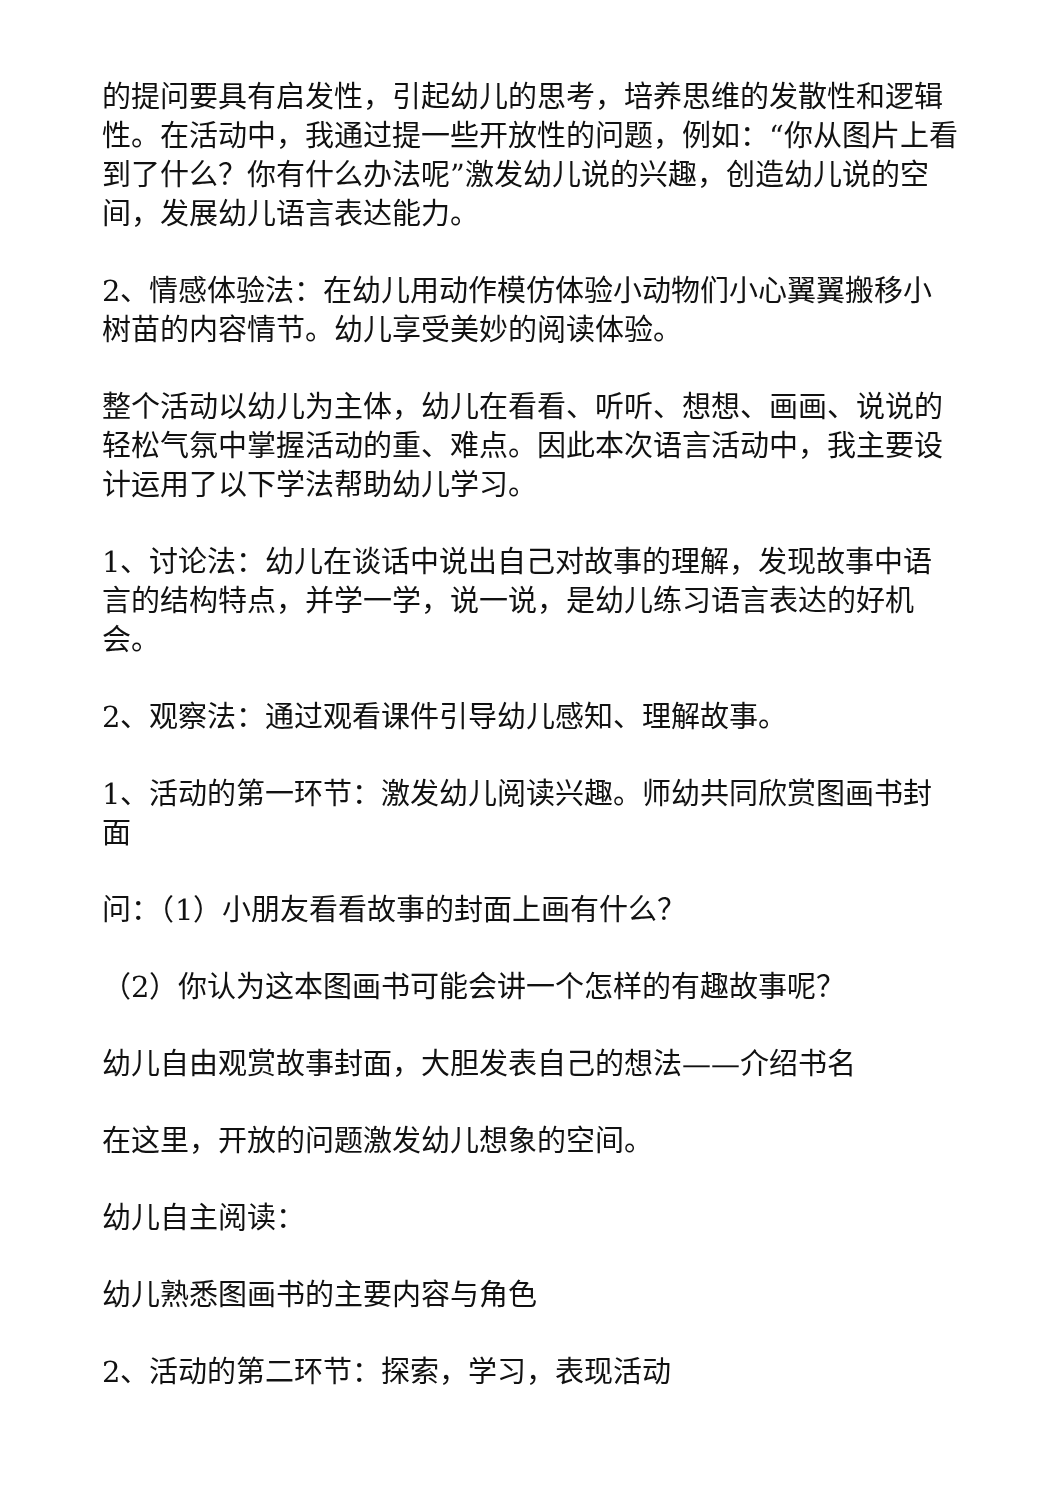的提问要具有启发性，引起幼儿的思考，培养思维的发散性和逻辑性。在活动中，我通过提一些开放性的问题，例如：“你从图片上看到了什么？你有什么办法呢”激发幼儿说的兴趣，创造幼儿说的空间，发展幼儿语言表达能力。
2、情感体验法：在幼儿用动作模仿体验小动物们小心翼翼搬移小树苗的内容情节。幼儿享受美妙的阅读体验。
整个活动以幼儿为主体，幼儿在看看、听听、想想、画画、说说的轻松气氛中掌握活动的重、难点。因此本次语言活动中，我主要设计运用了以下学法帮助幼儿学习。
1、讨论法：幼儿在谈话中说出自己对故事的理解，发现故事中语言的结构特点，并学一学，说一说，是幼儿练习语言表达的好机会。
2、观察法：通过观看课件引导幼儿感知、理解故事。
1、活动的第一环节：激发幼儿阅读兴趣。师幼共同欣赏图画书封面
问：（1）小朋友看看故事的封面上画有什么？
（2）你认为这本图画书可能会讲一个怎样的有趣故事呢？
幼儿自由观赏故事封面，大胆发表自己的想法——介绍书名
在这里，开放的问题激发幼儿想象的空间。
幼儿自主阅读：
幼儿熟悉图画书的主要内容与角色
2、活动的第二环节：探索，学习，表现活动